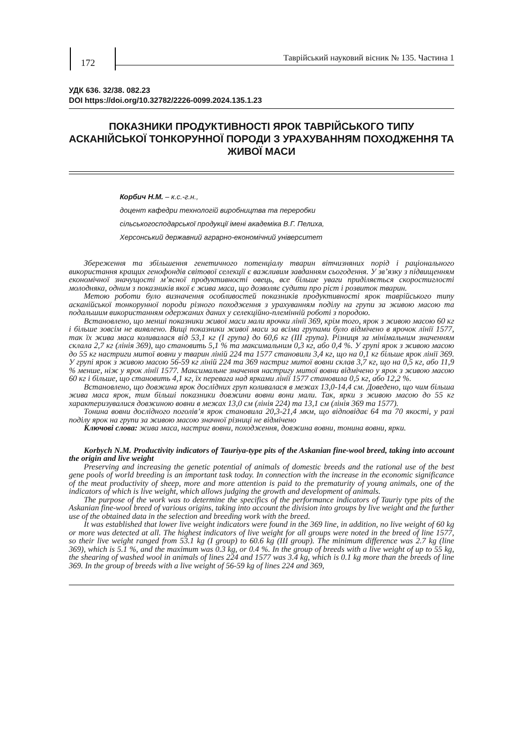172
Таврійський науковий вісник № 135. Частина 1
УДК 636. 32/38. 082.23
DOI https://doi.org/10.32782/2226-0099.2024.135.1.23
ПОКАЗНИКИ ПРОДУКТИВНОСТІ ЯРОК ТАВРІЙСЬКОГО ТИПУ АСКАНІЙСЬКОЇ ТОНКОРУННОЇ ПОРОДИ З УРАХУВАННЯМ ПОХОДЖЕННЯ ТА ЖИВОЇ МАСИ
Корбич Н.М. – к.с.-г.н.,
доцент кафедри технологій виробництва та переробки
сільськогосподарської продукції імені академіка В.Г. Пелиха,
Херсонський державний аграрно-економічний університет
Збереження та збільшення генетичного потенціалу тварин вітчизняних порід і раціонального використання кращих генофондів світової селекції є важливим завданням сьогодення. У зв’язку з підвищенням економічної значущості м’ясної продуктивності овець, все більше уваги приділяється скоростиглості молодняка, одним з показників якої є жива маса, що дозволяє судити про ріст і розвиток тварин.
Метою роботи було визначення особливостей показників продуктивності ярок таврійського типу асканійської тонкорунної породи різного походження з урахуванням поділу на групи за живою масою та подальшим використанням одержаних даних у селекційно-племінній роботі з породою.
Встановлено, що менші показники живої маси мали ярочки лінії 369, крім того, ярок з живою масою 60 кг і більше зовсім не виявлено. Вищі показники живої маси за всіма групами було відмічено в ярочок лінії 1577, так їх жива маса коливалася від 53,1 кг (I група) до 60,6 кг (III група). Різниця за мінімальним значенням склала 2,7 кг (лінія 369), що становить 5,1 % та максимальним 0,3 кг, або 0,4 %. У групі ярок з живою масою до 55 кг настриги митої вовни у тварин ліній 224 та 1577 становили 3,4 кг, що на 0,1 кг більше ярок лінії 369. У групі ярок з живою масою 56-59 кг ліній 224 та 369 настриг митої вовни склав 3,7 кг, що на 0,5 кг, або 11,9 % менше, ніж у ярок лінії 1577. Максимальне значення настригу митої вовни відмічено у ярок з живою масою 60 кг і більше, що становить 4,1 кг, їх перевага над ярками лінії 1577 становила 0,5 кг, або 12,2 %.
Встановлено, що довжина ярок дослідних груп коливалася в межах 13,0-14,4 см. Доведено, що чим більша жива маса ярок, тим більші показники довжини вовни вони мали. Так, ярки з живою масою до 55 кг характеризувалися довжиною вовни в межах 13,0 см (лінія 224) та 13,1 см (лінія 369 та 1577).
Тонина вовни дослідного поголів’я ярок становила 20,3-21,4 мкм, що відповідає 64 та 70 якості, у разі поділу ярок на групи за живою масою значної різниці не відмічено
Ключові слова: жива маса, настриг вовни, походження, довжина вовни, тонина вовни, ярки.
Korbych N.M. Productivity indicators of Tauriya-type pits of the Askanian fine-wool breed, taking into account the origin and live weight
Preserving and increasing the genetic potential of animals of domestic breeds and the rational use of the best gene pools of world breeding is an important task today. In connection with the increase in the economic significance of the meat productivity of sheep, more and more attention is paid to the prematurity of young animals, one of the indicators of which is live weight, which allows judging the growth and development of animals.
The purpose of the work was to determine the specifics of the performance indicators of Tauriy type pits of the Askanian fine-wool breed of various origins, taking into account the division into groups by live weight and the further use of the obtained data in the selection and breeding work with the breed.
It was established that lower live weight indicators were found in the 369 line, in addition, no live weight of 60 kg or more was detected at all. The highest indicators of live weight for all groups were noted in the breed of line 1577, so their live weight ranged from 53.1 kg (I group) to 60.6 kg (III group). The minimum difference was 2.7 kg (line 369), which is 5.1 %, and the maximum was 0.3 kg, or 0.4 %. In the group of breeds with a live weight of up to 55 kg, the shearing of washed wool in animals of lines 224 and 1577 was 3.4 kg, which is 0.1 kg more than the breeds of line 369. In the group of breeds with a live weight of 56-59 kg of lines 224 and 369,